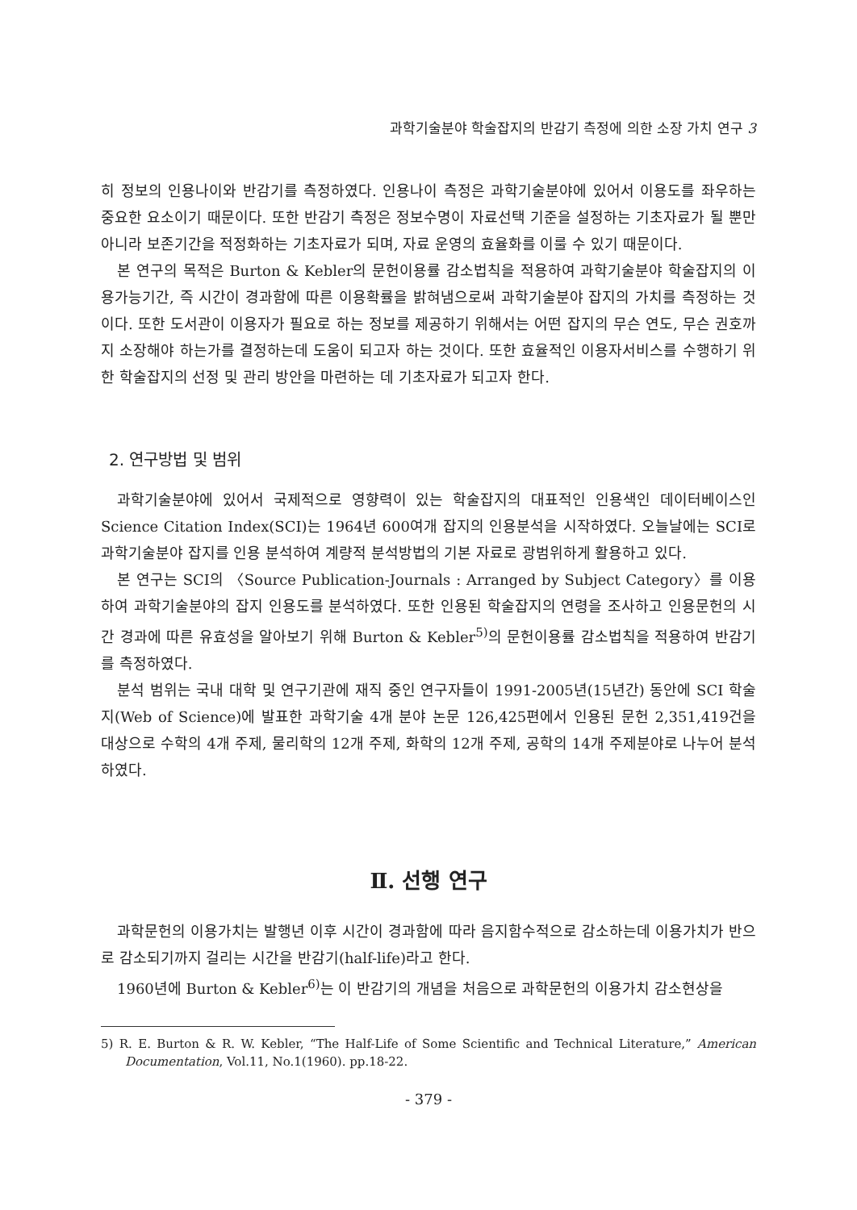과학기술분야 학술잡지의 반감기 측정에 의한 소장 가치 연구 3
히 정보의 인용나이와 반감기를 측정하였다. 인용나이 측정은 과학기술분야에 있어서 이용도를 좌우하는 중요한 요소이기 때문이다. 또한 반감기 측정은 정보수명이 자료선택 기준을 설정하는 기초자료가 될 뿐만 아니라 보존기간을 적정화하는 기초자료가 되며, 자료 운영의 효율화를 이룰 수 있기 때문이다.
본 연구의 목적은 Burton & Kebler의 문헌이용률 감소법칙을 적용하여 과학기술분야 학술잡지의 이용가능기간, 즉 시간이 경과함에 따른 이용확률을 밝혀냄으로써 과학기술분야 잡지의 가치를 측정하는 것이다. 또한 도서관이 이용자가 필요로 하는 정보를 제공하기 위해서는 어떤 잡지의 무슨 연도, 무슨 권호까지 소장해야 하는가를 결정하는데 도움이 되고자 하는 것이다. 또한 효율적인 이용자서비스를 수행하기 위한 학술잡지의 선정 및 관리 방안을 마련하는 데 기초자료가 되고자 한다.
2. 연구방법 및 범위
과학기술분야에 있어서 국제적으로 영향력이 있는 학술잡지의 대표적인 인용색인 데이터베이스인 Science Citation Index(SCI)는 1964년 600여개 잡지의 인용분석을 시작하였다. 오늘날에는 SCI로 과학기술분야 잡지를 인용 분석하여 계량적 분석방법의 기본 자료로 광범위하게 활용하고 있다.
본 연구는 SCI의 〈Source Publication-Journals : Arranged by Subject Category〉를 이용하여 과학기술분야의 잡지 인용도를 분석하였다. 또한 인용된 학술잡지의 연령을 조사하고 인용문헌의 시간 경과에 따른 유효성을 알아보기 위해 Burton & Kebler<sup>5)</sup>의 문헌이용률 감소법칙을 적용하여 반감기를 측정하였다.
분석 범위는 국내 대학 및 연구기관에 재직 중인 연구자들이 1991-2005년(15년간) 동안에 SCI 학술지(Web of Science)에 발표한 과학기술 4개 분야 논문 126,425편에서 인용된 문헌 2,351,419건을 대상으로 수학의 4개 주제, 물리학의 12개 주제, 화학의 12개 주제, 공학의 14개 주제분야로 나누어 분석하였다.
Ⅱ. 선행 연구
과학문헌의 이용가치는 발행년 이후 시간이 경과함에 따라 음지함수적으로 감소하는데 이용가치가 반으로 감소되기까지 걸리는 시간을 반감기(half-life)라고 한다.
1960년에 Burton & Kebler<sup>6)</sup>는 이 반감기의 개념을 처음으로 과학문헌의 이용가치 감소현상을
5) R. E. Burton & R. W. Kebler, “The Half-Life of Some Scientific and Technical Literature,” American Documentation, Vol.11, No.1(1960). pp.18-22.
- 379 -